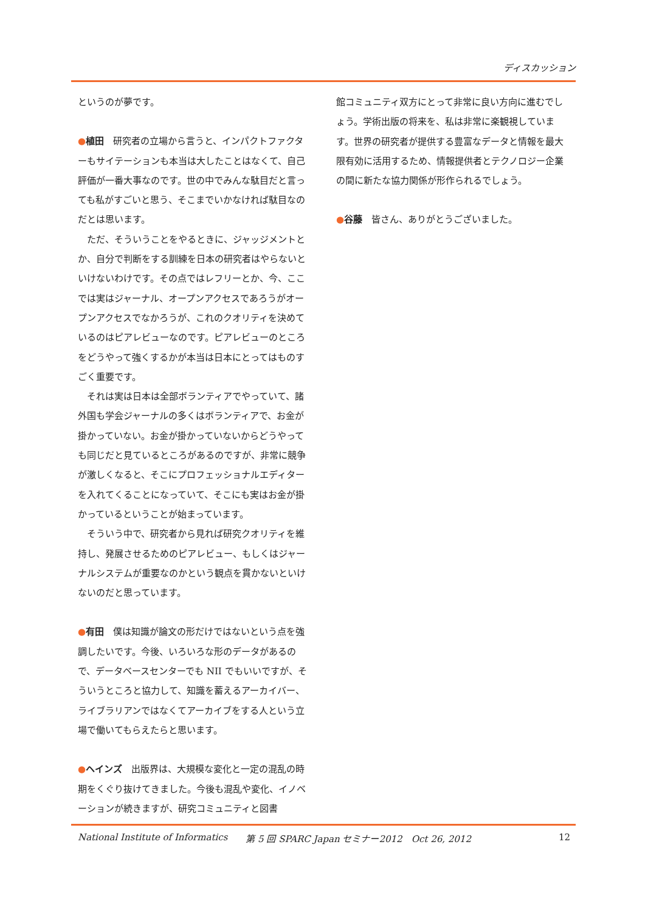ディスカッション
というのが夢です。
●植田　研究者の立場から言うと、インパクトファクターもサイテーションも本当は大したことはなくて、自己評価が一番大事なのです。世の中でみんな駄目だと言っても私がすごいと思う、そこまでいかなければ駄目なのだとは思います。
　ただ、そういうことをやるときに、ジャッジメントとか、自分で判断をする訓練を日本の研究者はやらないといけないわけです。その点ではレフリーとか、今、ここでは実はジャーナル、オープンアクセスであろうがオープンアクセスでなかろうが、これのクオリティを決めているのはピアレビューなのです。ピアレビューのところをどうやって強くするかが本当は日本にとってはものすごく重要です。
　それは実は日本は全部ボランティアでやっていて、諸外国も学会ジャーナルの多くはボランティアで、お金が掛かっていない。お金が掛かっていないからどうやっても同じだと見ているところがあるのですが、非常に競争が激しくなると、そこにプロフェッショナルエディターを入れてくることになっていて、そこにも実はお金が掛かっているということが始まっています。
　そういう中で、研究者から見れば研究クオリティを維持し、発展させるためのピアレビュー、もしくはジャーナルシステムが重要なのかという観点を貫かないといけないのだと思っています。
●有田　僕は知識が論文の形だけではないという点を強調したいです。今後、いろいろな形のデータがあるので、データベースセンターでも NII でもいいですが、そういうところと協力して、知識を蓄えるアーカイバー、ライブラリアンではなくてアーカイブをする人という立場で働いてもらえたらと思います。
●ヘインズ　出版界は、大規模な変化と一定の混乱の時期をくぐり抜けてきました。今後も混乱や変化、イノベーションが続きますが、研究コミュニティと図書
館コミュニティ双方にとって非常に良い方向に進むでしょう。学術出版の将来を、私は非常に楽観視しています。世界の研究者が提供する豊富なデータと情報を最大限有効に活用するため、情報提供者とテクノロジー企業の間に新たな協力関係が形作られるでしょう。
●谷藤　皆さん、ありがとうございました。
National Institute of Informatics 第 5 回 SPARC Japan セミナー2012　Oct 26, 2012 12